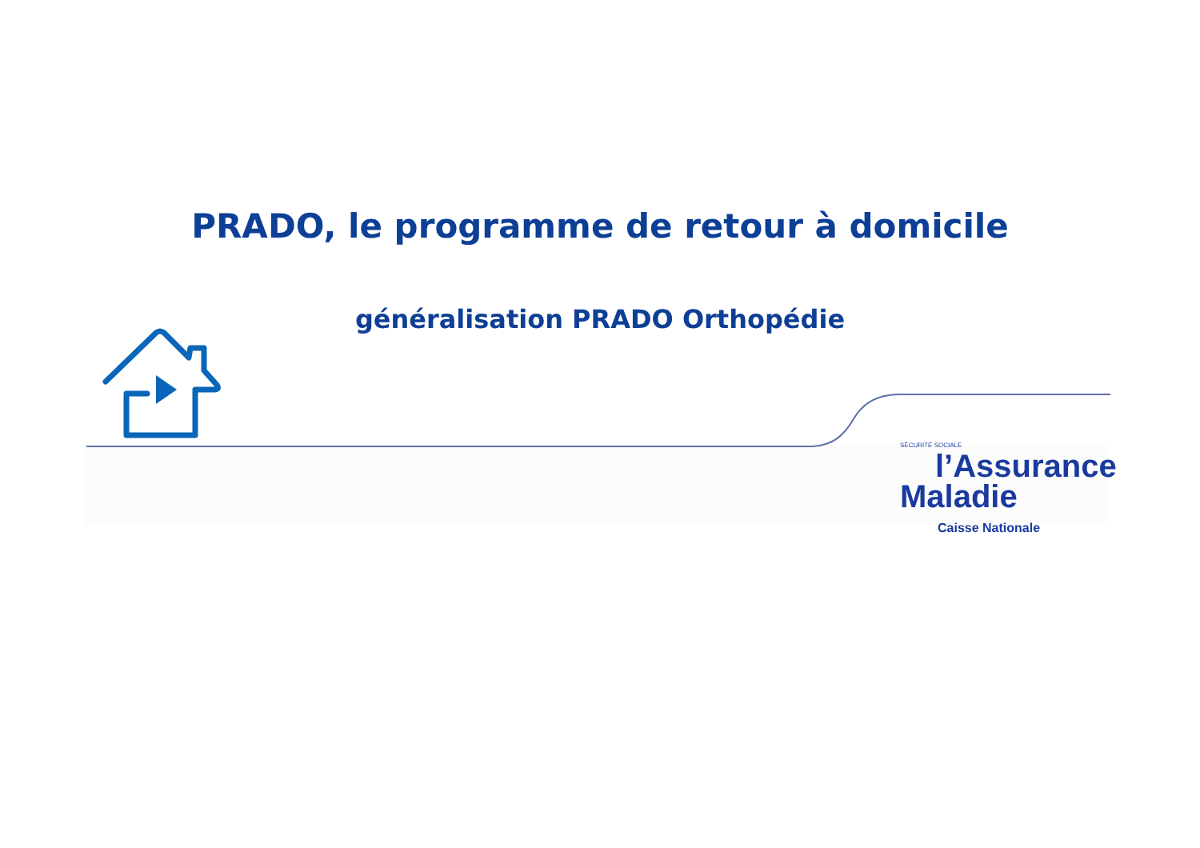PRADO, le programme de retour à domicile
généralisation PRADO Orthopédie
SÉCURITÉ SOCIALE
l’Assurance
Maladie
Caisse Nationale